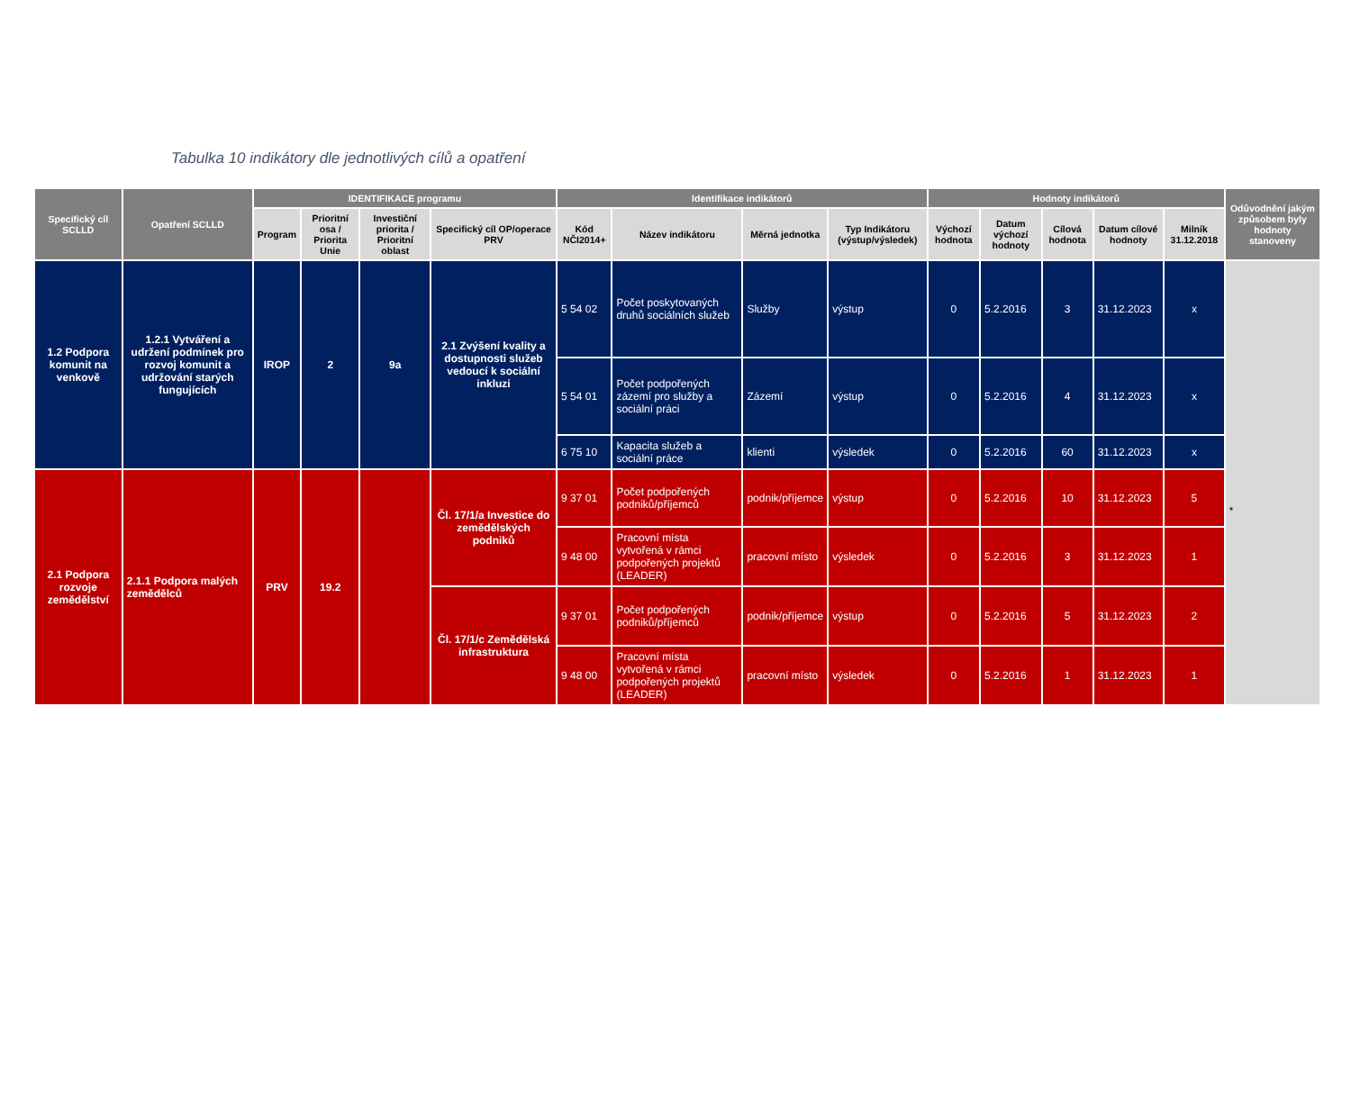Tabulka 10 indikátory dle jednotlivých cílů a opatření
| Specifický cíl SCLLD | Opatření SCLLD | IDENTIFIKACE programu | | | | Identifikace indikátorů | | | | Hodnoty indikátorů | | | | | Odůvodnění jakým způsobem byly hodnoty stanoveny |
| --- | --- | --- | --- | --- | --- | --- | --- | --- | --- | --- | --- | --- | --- | --- | --- |
| | | Program | Prioritní osa / Priorita Unie | Investiční priorita / Prioritní oblast | Specifický cíl OP/operace PRV | Kód NČI2014+ | Název indikátoru | Měrná jednotka | Typ Indikátoru (výstup/výsledek) | Výchozí hodnota | Datum výchozí hodnoty | Cílová hodnota | Datum cílové hodnoty | Milník 31.12.2018 | |
| 1.2 Podpora komunit na venkově | 1.2.1 Vytváření a udržení podmínek pro rozvoj komunit a udržování starých fungujících | IROP | 2 | 9a | 2.1 Zvýšení kvality a dostupnosti služeb vedoucí k sociální inkluzi | 5 54 02 | Počet poskytovaných druhů sociálních služeb | Služby | výstup | 0 | 5.2.2016 | 3 | 31.12.2023 | x | * |
| | | | | | | 5 54 01 | Počet podpořených zázemí pro služby a sociální práci | Zázemí | výstup | 0 | 5.2.2016 | 4 | 31.12.2023 | x | |
| | | | | | | 6 75 10 | Kapacita služeb a sociální práce | klienti | výsledek | 0 | 5.2.2016 | 60 | 31.12.2023 | x | |
| 2.1 Podpora rozvoje zemědělství | 2.1.1 Podpora malých zemědělců | PRV | 19.2 | | Čl. 17/1/a Investice do zemědělských podniků | 9 37 01 | Počet podpořených podniků/příjemců | podnik/příjemce | výstup | 0 | 5.2.2016 | 10 | 31.12.2023 | 5 | |
| | | | | | | 9 48 00 | Pracovní místa vytvořená v rámci podpořených projektů (LEADER) | pracovní místo | výsledek | 0 | 5.2.2016 | 3 | 31.12.2023 | 1 | |
| | | | | | Čl. 17/1/c Zemědělská infrastruktura | 9 37 01 | Počet podpořených podniků/příjemců | podnik/příjemce | výstup | 0 | 5.2.2016 | 5 | 31.12.2023 | 2 | |
| | | | | | | 9 48 00 | Pracovní místa vytvořená v rámci podpořených projektů (LEADER) | pracovní místo | výsledek | 0 | 5.2.2016 | 1 | 31.12.2023 | 1 | |